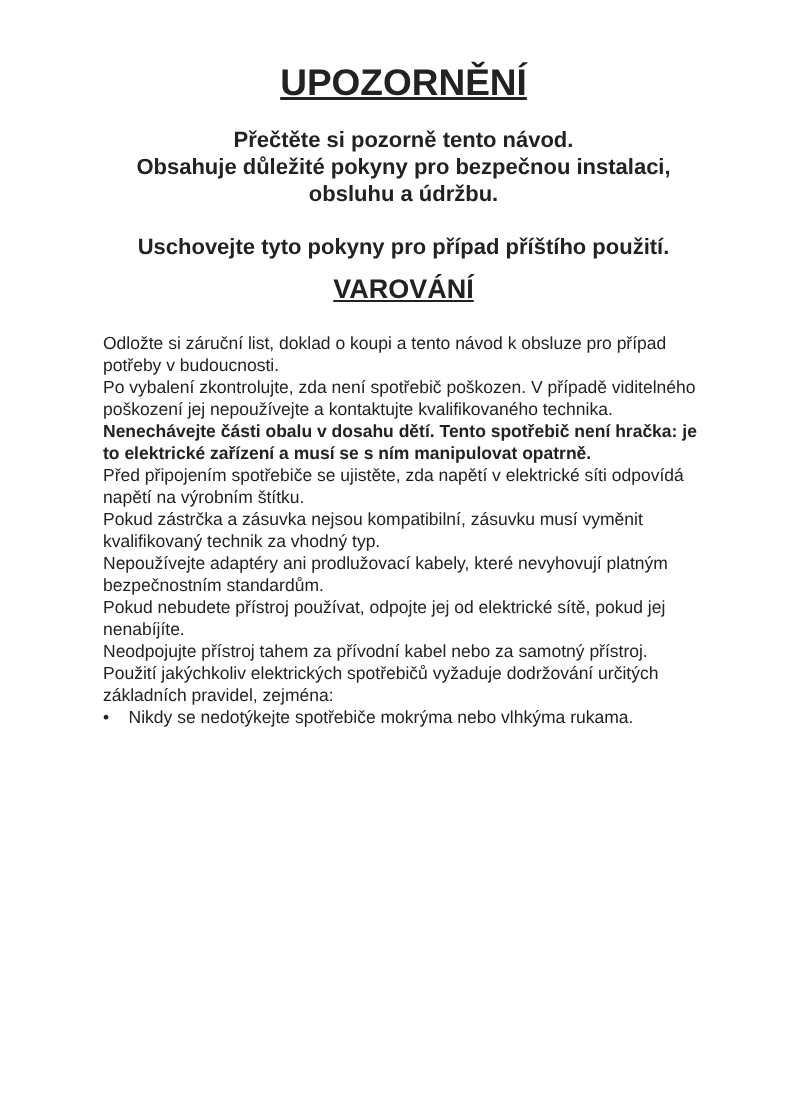UPOZORNĚNÍ
Přečtěte si pozorně tento návod.
Obsahuje důležité pokyny pro bezpečnou instalaci, obsluhu a údržbu.
Uschovejte tyto pokyny pro případ příštího použití.
VAROVÁNÍ
Odložte si záruční list, doklad o koupi a tento návod k obsluze pro případ potřeby v budoucnosti.
Po vybalení zkontrolujte, zda není spotřebič poškozen. V případě viditelného poškození jej nepoužívejte a kontaktujte kvalifikovaného technika.
Nenechávejte části obalu v dosahu dětí. Tento spotřebič není hračka: je to elektrické zařízení a musí se s ním manipulovat opatrně.
Před připojením spotřebiče se ujistěte, zda napětí v elektrické síti odpovídá napětí na výrobním štítku.
Pokud zástrčka a zásuvka nejsou kompatibilní, zásuvku musí vyměnit kvalifikovaný technik za vhodný typ.
Nepoužívejte adaptéry ani prodlužovací kabely, které nevyhovují platným bezpečnostním standardům.
Pokud nebudete přístroj používat, odpojte jej od elektrické sítě, pokud jej nenabíjíte.
Neodpojujte přístroj tahem za přívodní kabel nebo za samotný přístroj.
Použití jakýchkoliv elektrických spotřebičů vyžaduje dodržování určitých základních pravidel, zejména:
• Nikdy se nedotýkejte spotřebiče mokrýma nebo vlhkýma rukama.